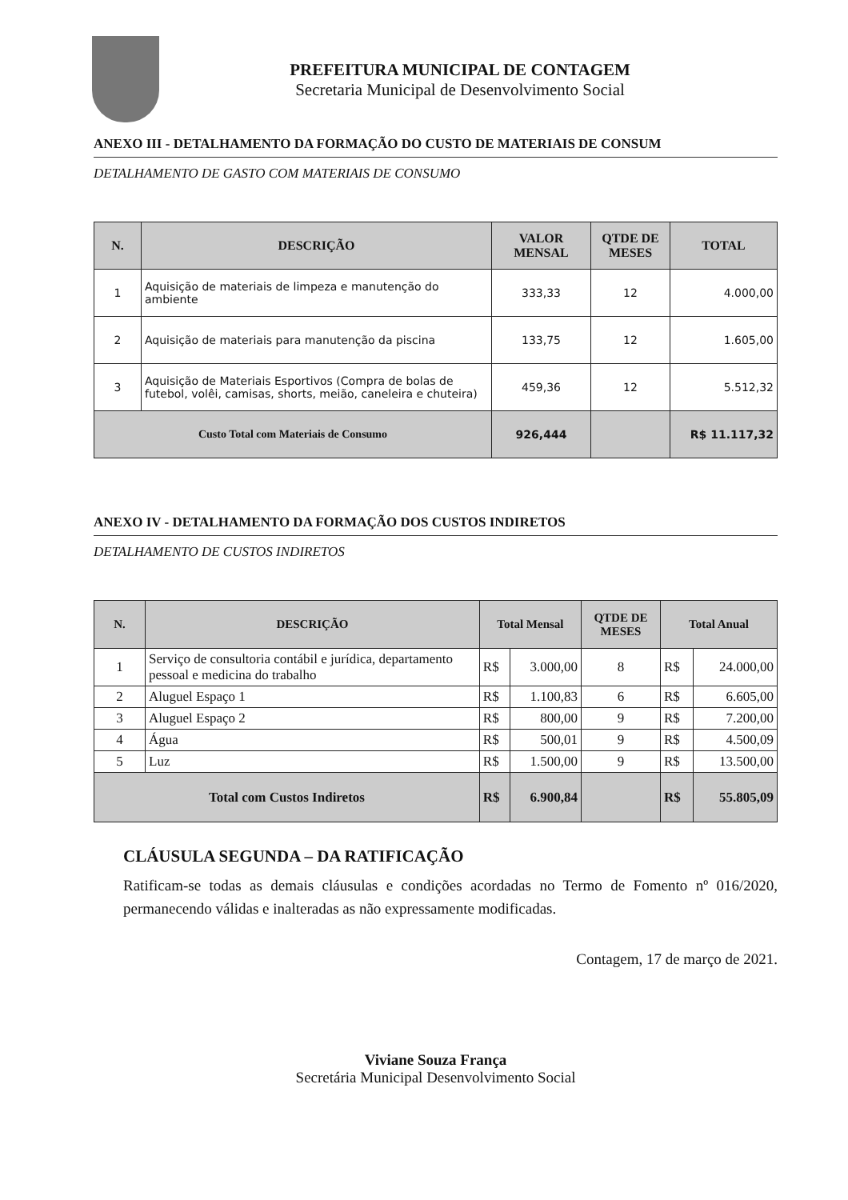PREFEITURA MUNICIPAL DE CONTAGEM
Secretaria Municipal de Desenvolvimento Social
ANEXO III - DETALHAMENTO DA FORMAÇÃO DO CUSTO DE MATERIAIS DE CONSUM
DETALHAMENTO DE GASTO COM MATERIAIS DE CONSUMO
| N. | DESCRIÇÃO | VALOR MENSAL | QTDE DE MESES | TOTAL |
| --- | --- | --- | --- | --- |
| 1 | Aquisição de materiais de limpeza e manutenção do ambiente | 333,33 | 12 | 4.000,00 |
| 2 | Aquisição de materiais para manutenção da piscina | 133,75 | 12 | 1.605,00 |
| 3 | Aquisição de Materiais Esportivos (Compra de bolas de futebol, volêi, camisas, shorts, meião, caneleira e chuteira) | 459,36 | 12 | 5.512,32 |
| Custo Total com Materiais de Consumo | | 926,444 | | R$ 11.117,32 |
ANEXO IV - DETALHAMENTO DA FORMAÇÃO DOS CUSTOS INDIRETOS
DETALHAMENTO DE CUSTOS INDIRETOS
| N. | DESCRIÇÃO | Total Mensal | | QTDE DE MESES | Total Anual | |
| --- | --- | --- | --- | --- | --- | --- |
| 1 | Serviço de consultoria contábil e jurídica, departamento pessoal e medicina do trabalho | R$ | 3.000,00 | 8 | R$ | 24.000,00 |
| 2 | Aluguel Espaço 1 | R$ | 1.100,83 | 6 | R$ | 6.605,00 |
| 3 | Aluguel Espaço 2 | R$ | 800,00 | 9 | R$ | 7.200,00 |
| 4 | Água | R$ | 500,01 | 9 | R$ | 4.500,09 |
| 5 | Luz | R$ | 1.500,00 | 9 | R$ | 13.500,00 |
| Total com Custos Indiretos | | R$ | 6.900,84 | | R$ | 55.805,09 |
CLÁUSULA SEGUNDA – DA RATIFICAÇÃO
Ratificam-se todas as demais cláusulas e condições acordadas no Termo de Fomento nº 016/2020, permanecendo válidas e inalteradas as não expressamente modificadas.
Contagem, 17 de março de 2021.
Viviane Souza França
Secretária Municipal Desenvolvimento Social